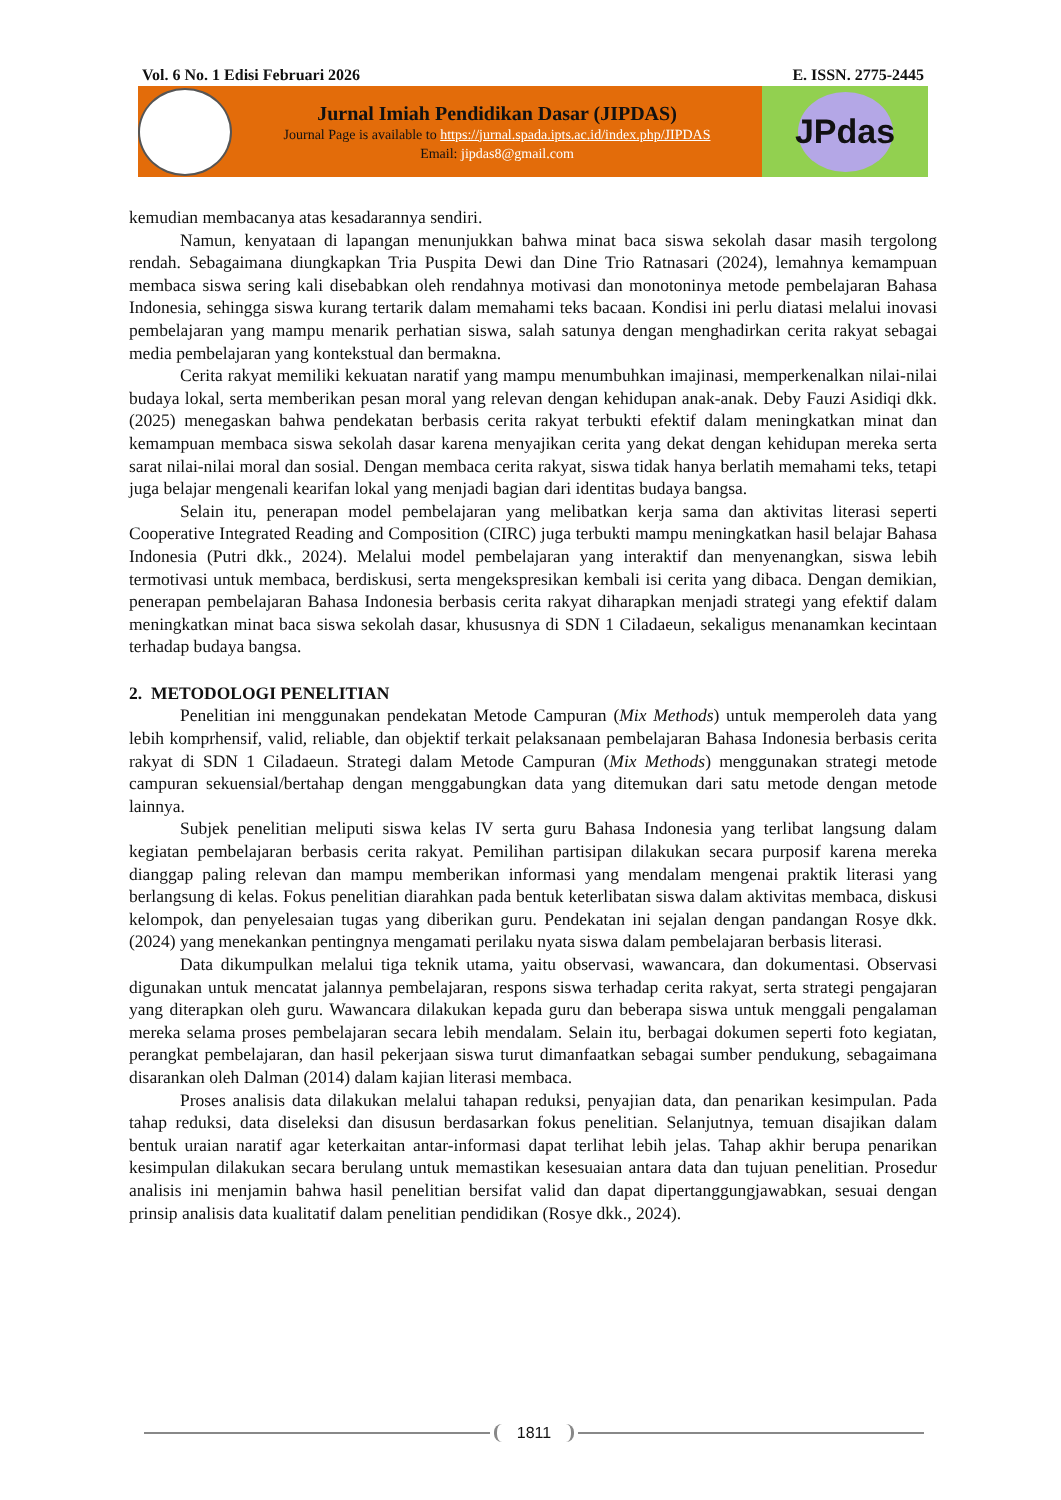Vol. 6 No. 1 Edisi Februari 2026 E. ISSN. 2775-2445
Jurnal Imiah Pendidikan Dasar (JIPDAS)
Journal Page is available to https://jurnal.spada.ipts.ac.id/index.php/JIPDAS
Email: jipdas8@gmail.com
JPdas
kemudian membacanya atas kesadarannya sendiri.
Namun, kenyataan di lapangan menunjukkan bahwa minat baca siswa sekolah dasar masih tergolong rendah. Sebagaimana diungkapkan Tria Puspita Dewi dan Dine Trio Ratnasari (2024), lemahnya kemampuan membaca siswa sering kali disebabkan oleh rendahnya motivasi dan monotoninya metode pembelajaran Bahasa Indonesia, sehingga siswa kurang tertarik dalam memahami teks bacaan. Kondisi ini perlu diatasi melalui inovasi pembelajaran yang mampu menarik perhatian siswa, salah satunya dengan menghadirkan cerita rakyat sebagai media pembelajaran yang kontekstual dan bermakna.
Cerita rakyat memiliki kekuatan naratif yang mampu menumbuhkan imajinasi, memperkenalkan nilai-nilai budaya lokal, serta memberikan pesan moral yang relevan dengan kehidupan anak-anak. Deby Fauzi Asidiqi dkk. (2025) menegaskan bahwa pendekatan berbasis cerita rakyat terbukti efektif dalam meningkatkan minat dan kemampuan membaca siswa sekolah dasar karena menyajikan cerita yang dekat dengan kehidupan mereka serta sarat nilai-nilai moral dan sosial. Dengan membaca cerita rakyat, siswa tidak hanya berlatih memahami teks, tetapi juga belajar mengenali kearifan lokal yang menjadi bagian dari identitas budaya bangsa.
Selain itu, penerapan model pembelajaran yang melibatkan kerja sama dan aktivitas literasi seperti Cooperative Integrated Reading and Composition (CIRC) juga terbukti mampu meningkatkan hasil belajar Bahasa Indonesia (Putri dkk., 2024). Melalui model pembelajaran yang interaktif dan menyenangkan, siswa lebih termotivasi untuk membaca, berdiskusi, serta mengekspresikan kembali isi cerita yang dibaca. Dengan demikian, penerapan pembelajaran Bahasa Indonesia berbasis cerita rakyat diharapkan menjadi strategi yang efektif dalam meningkatkan minat baca siswa sekolah dasar, khususnya di SDN 1 Ciladaeun, sekaligus menanamkan kecintaan terhadap budaya bangsa.
2. METODOLOGI PENELITIAN
Penelitian ini menggunakan pendekatan Metode Campuran (Mix Methods) untuk memperoleh data yang lebih komprhensif, valid, reliable, dan objektif terkait pelaksanaan pembelajaran Bahasa Indonesia berbasis cerita rakyat di SDN 1 Ciladaeun. Strategi dalam Metode Campuran (Mix Methods) menggunakan strategi metode campuran sekuensial/bertahap dengan menggabungkan data yang ditemukan dari satu metode dengan metode lainnya.
Subjek penelitian meliputi siswa kelas IV serta guru Bahasa Indonesia yang terlibat langsung dalam kegiatan pembelajaran berbasis cerita rakyat. Pemilihan partisipan dilakukan secara purposif karena mereka dianggap paling relevan dan mampu memberikan informasi yang mendalam mengenai praktik literasi yang berlangsung di kelas. Fokus penelitian diarahkan pada bentuk keterlibatan siswa dalam aktivitas membaca, diskusi kelompok, dan penyelesaian tugas yang diberikan guru. Pendekatan ini sejalan dengan pandangan Rosye dkk. (2024) yang menekankan pentingnya mengamati perilaku nyata siswa dalam pembelajaran berbasis literasi.
Data dikumpulkan melalui tiga teknik utama, yaitu observasi, wawancara, dan dokumentasi. Observasi digunakan untuk mencatat jalannya pembelajaran, respons siswa terhadap cerita rakyat, serta strategi pengajaran yang diterapkan oleh guru. Wawancara dilakukan kepada guru dan beberapa siswa untuk menggali pengalaman mereka selama proses pembelajaran secara lebih mendalam. Selain itu, berbagai dokumen seperti foto kegiatan, perangkat pembelajaran, dan hasil pekerjaan siswa turut dimanfaatkan sebagai sumber pendukung, sebagaimana disarankan oleh Dalman (2014) dalam kajian literasi membaca.
Proses analisis data dilakukan melalui tahapan reduksi, penyajian data, dan penarikan kesimpulan. Pada tahap reduksi, data diseleksi dan disusun berdasarkan fokus penelitian. Selanjutnya, temuan disajikan dalam bentuk uraian naratif agar keterkaitan antar-informasi dapat terlihat lebih jelas. Tahap akhir berupa penarikan kesimpulan dilakukan secara berulang untuk memastikan kesesuaian antara data dan tujuan penelitian. Prosedur analisis ini menjamin bahwa hasil penelitian bersifat valid dan dapat dipertanggungjawabkan, sesuai dengan prinsip analisis data kualitatif dalam penelitian pendidikan (Rosye dkk., 2024).
1811